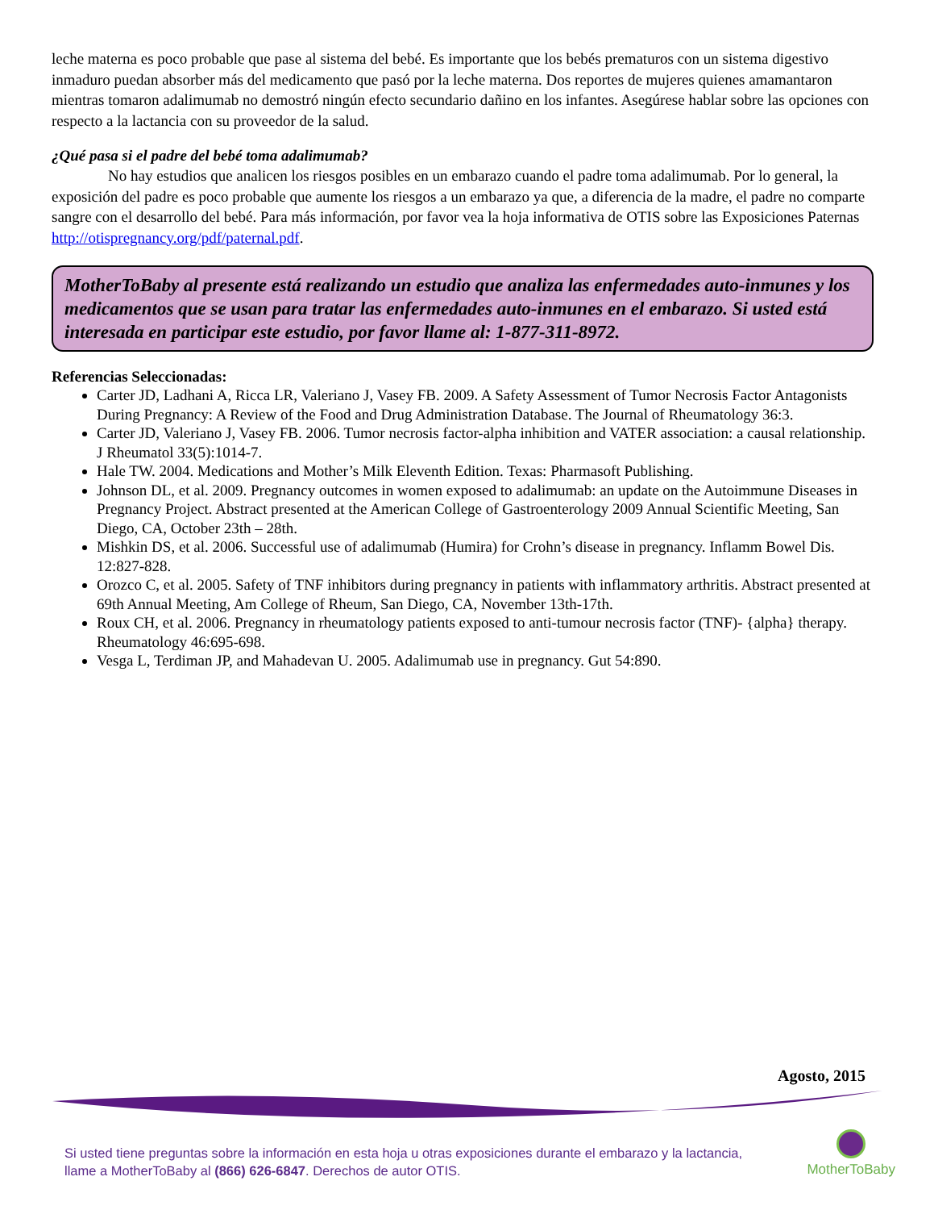leche materna es poco probable que pase al sistema del bebé. Es importante que los bebés prematuros con un sistema digestivo inmaduro puedan absorber más del medicamento que pasó por la leche materna. Dos reportes de mujeres quienes amamantaron mientras tomaron adalimumab no demostró ningún efecto secundario dañino en los infantes. Asegúrese hablar sobre las opciones con respecto a la lactancia con su proveedor de la salud.
¿Qué pasa si el padre del bebé toma adalimumab?
No hay estudios que analicen los riesgos posibles en un embarazo cuando el padre toma adalimumab. Por lo general, la exposición del padre es poco probable que aumente los riesgos a un embarazo ya que, a diferencia de la madre, el padre no comparte sangre con el desarrollo del bebé. Para más información, por favor vea la hoja informativa de OTIS sobre las Exposiciones Paternas http://otispregnancy.org/pdf/paternal.pdf.
MotherToBaby al presente está realizando un estudio que analiza las enfermedades auto-inmunes y los medicamentos que se usan para tratar las enfermedades auto-inmunes en el embarazo. Si usted está interesada en participar este estudio, por favor llame al: 1-877-311-8972.
Referencias Seleccionadas:
Carter JD, Ladhani A, Ricca LR, Valeriano J, Vasey FB. 2009. A Safety Assessment of Tumor Necrosis Factor Antagonists During Pregnancy: A Review of the Food and Drug Administration Database. The Journal of Rheumatology 36:3.
Carter JD, Valeriano J, Vasey FB. 2006. Tumor necrosis factor-alpha inhibition and VATER association: a causal relationship. J Rheumatol 33(5):1014-7.
Hale TW. 2004. Medications and Mother’s Milk Eleventh Edition. Texas: Pharmasoft Publishing.
Johnson DL, et al. 2009. Pregnancy outcomes in women exposed to adalimumab: an update on the Autoimmune Diseases in Pregnancy Project. Abstract presented at the American College of Gastroenterology 2009 Annual Scientific Meeting, San Diego, CA, October 23th – 28th.
Mishkin DS, et al. 2006. Successful use of adalimumab (Humira) for Crohn’s disease in pregnancy. Inflamm Bowel Dis. 12:827-828.
Orozco C, et al. 2005. Safety of TNF inhibitors during pregnancy in patients with inflammatory arthritis. Abstract presented at 69th Annual Meeting, Am College of Rheum, San Diego, CA, November 13th-17th.
Roux CH, et al. 2006. Pregnancy in rheumatology patients exposed to anti-tumour necrosis factor (TNF)- {alpha} therapy. Rheumatology 46:695-698.
Vesga L, Terdiman JP, and Mahadevan U. 2005. Adalimumab use in pregnancy. Gut 54:890.
Agosto, 2015
Si usted tiene preguntas sobre la información en esta hoja u otras exposiciones durante el embarazo y la lactancia,
llame a MotherToBaby al (866) 626-6847. Derechos de autor OTIS.
MotherToBaby